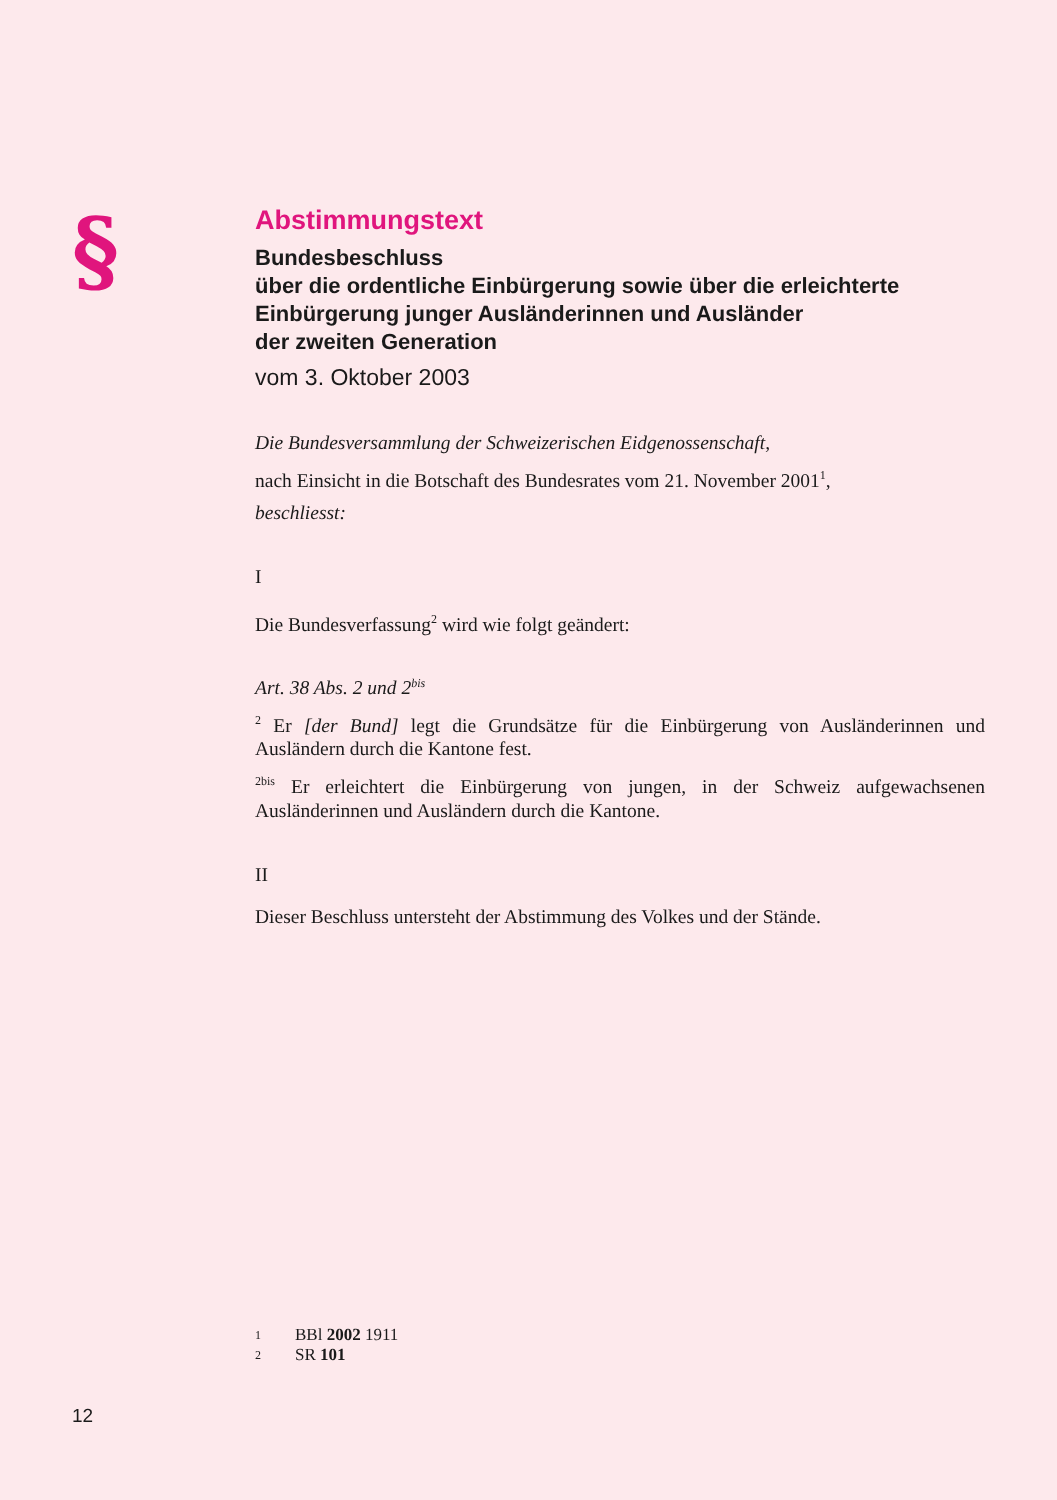§
Abstimmungstext
Bundesbeschluss
über die ordentliche Einbürgerung sowie über die erleichterte Einbürgerung junger Ausländerinnen und Ausländer
der zweiten Generation
vom 3. Oktober 2003
Die Bundesversammlung der Schweizerischen Eidgenossenschaft,
nach Einsicht in die Botschaft des Bundesrates vom 21. November 2001<sup>1</sup>,
beschliesst:
I
Die Bundesverfassung<sup>2</sup> wird wie folgt geändert:
Art. 38 Abs. 2 und 2<sup>bis</sup>
<sup>2</sup> Er [der Bund] legt die Grundsätze für die Einbürgerung von Ausländerinnen und Ausländern durch die Kantone fest.
<sup>2bis</sup> Er erleichtert die Einbürgerung von jungen, in der Schweiz aufgewachsenen Ausländerinnen und Ausländern durch die Kantone.
II
Dieser Beschluss untersteht der Abstimmung des Volkes und der Stände.
1 BBl 2002 1911
2 SR 101
12